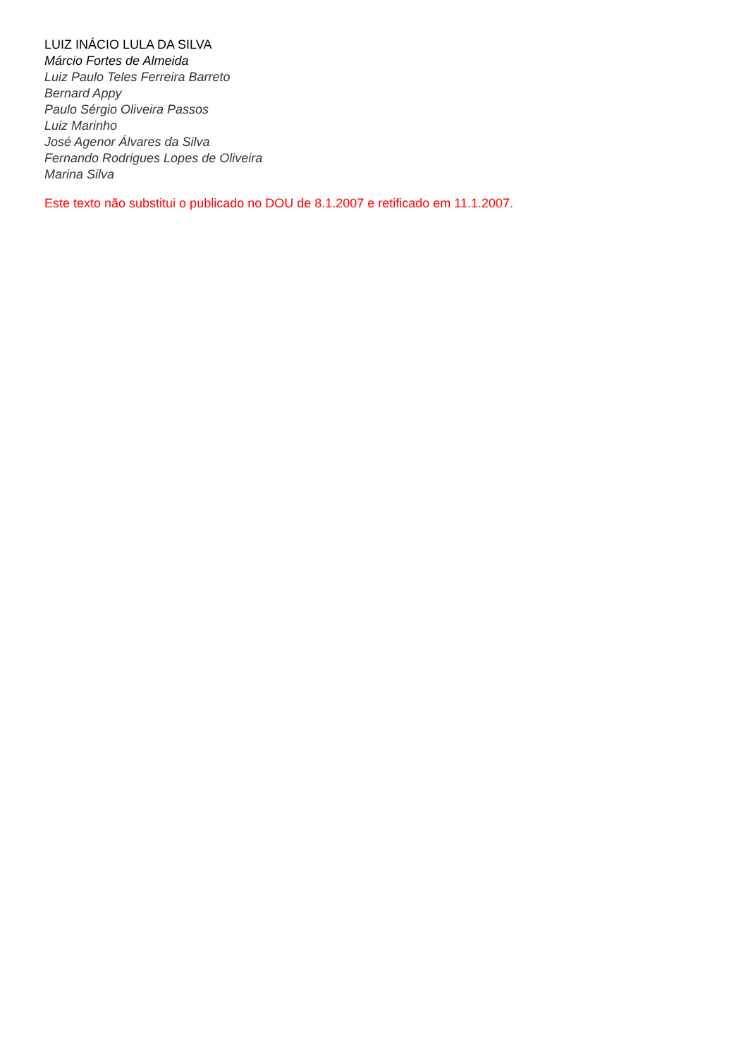LUIZ INÁCIO LULA DA SILVA
Márcio Fortes de Almeida
Luiz Paulo Teles Ferreira Barreto
Bernard Appy
Paulo Sérgio Oliveira Passos
Luiz Marinho
José Agenor Álvares da Silva
Fernando Rodrigues Lopes de Oliveira
Marina Silva
Este texto não substitui o publicado no DOU de 8.1.2007 e retificado em 11.1.2007.